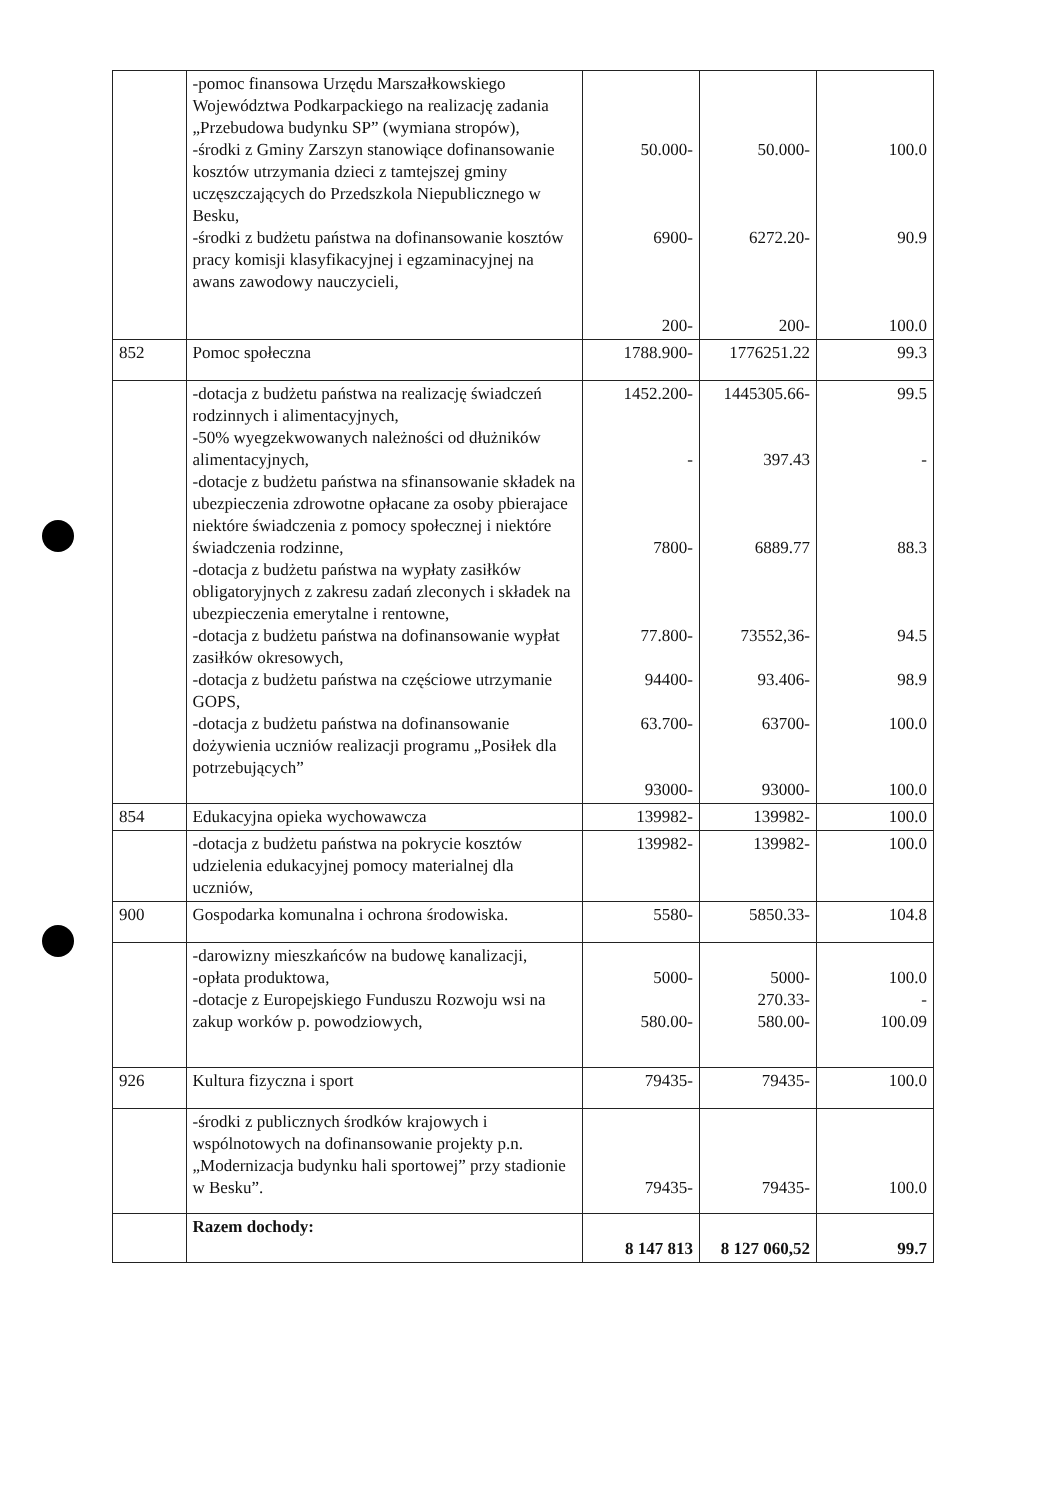| | -pomoc finansowa Urzędu Marszałkowskiego Województwa Podkarpackiego na realizację zadania „Przebudowa budynku SP” (wymiana stropów), -środki z Gminy Zarszyn stanowiące dofinansowanie kosztów utrzymania dzieci z tamtejszej gminy uczęszczających do Przedszkola Niepublicznego w Besku, -środki z budżetu państwa na dofinansowanie kosztów pracy komisji klasyfikacyjnej i egzaminacyjnej na awans zawodowy nauczycieli, | 50.000- 6900- 200- | 50.000- 6272.20- 200- | 100.0 90.9 100.0 |
| 852 | Pomoc społeczna | 1788.900- | 1776251.22 | 99.3 |
| | -dotacja z budżetu państwa na realizację świadczeń rodzinnych i alimentacyjnych, -50% wyegzekwowanych należności od dłużników alimentacyjnych, -dotacje z budżetu państwa na sfinansowanie składek na ubezpieczenia zdrowotne opłacane za osoby pbierajace niektóre świadczenia z pomocy społecznej i niektóre świadczenia rodzinne, -dotacja z budżetu państwa na wypłaty zasiłków obligatoryjnych z zakresu zadań zleconych i składek na ubezpieczenia emerytalne i rentowne, -dotacja z budżetu państwa na dofinansowanie wypłat zasiłków okresowych, -dotacja z budżetu państwa na częściowe utrzymanie GOPS, -dotacja z budżetu państwa na dofinansowanie dożywienia uczniów realizacji programu „Posiłek dla potrzebujących” | 1452.200- - 7800- 77.800- 94400- 63.700- 93000- | 1445305.66- 397.43 6889.77 73552,36- 93.406- 63700- 93000- | 99.5 - 88.3 94.5 98.9 100.0 100.0 |
| 854 | Edukacyjna opieka wychowawcza | 139982- | 139982- | 100.0 |
| | -dotacja z budżetu państwa na pokrycie kosztów udzielenia edukacyjnej pomocy materialnej dla uczniów, | 139982- | 139982- | 100.0 |
| 900 | Gospodarka komunalna i ochrona środowiska. | 5580- | 5850.33- | 104.8 |
| | -darowizny mieszkańców na budowę kanalizacji, -opłata produktowa, -dotacje z Europejskiego Funduszu Rozwoju wsi na zakup worków p. powodziowych, | 5000- 580.00- | 5000- 270.33- 580.00- | 100.0 - 100.09 |
| 926 | Kultura fizyczna i sport | 79435- | 79435- | 100.0 |
| | -środki z publicznych środków krajowych i wspólnotowych na dofinansowanie projekty p.n. „Modernizacja budynku hali sportowej” przy stadionie w Besku”. | 79435- | 79435- | 100.0 |
| | Razem dochody: | 8 147 813 | 8 127 060,52 | 99.7 |